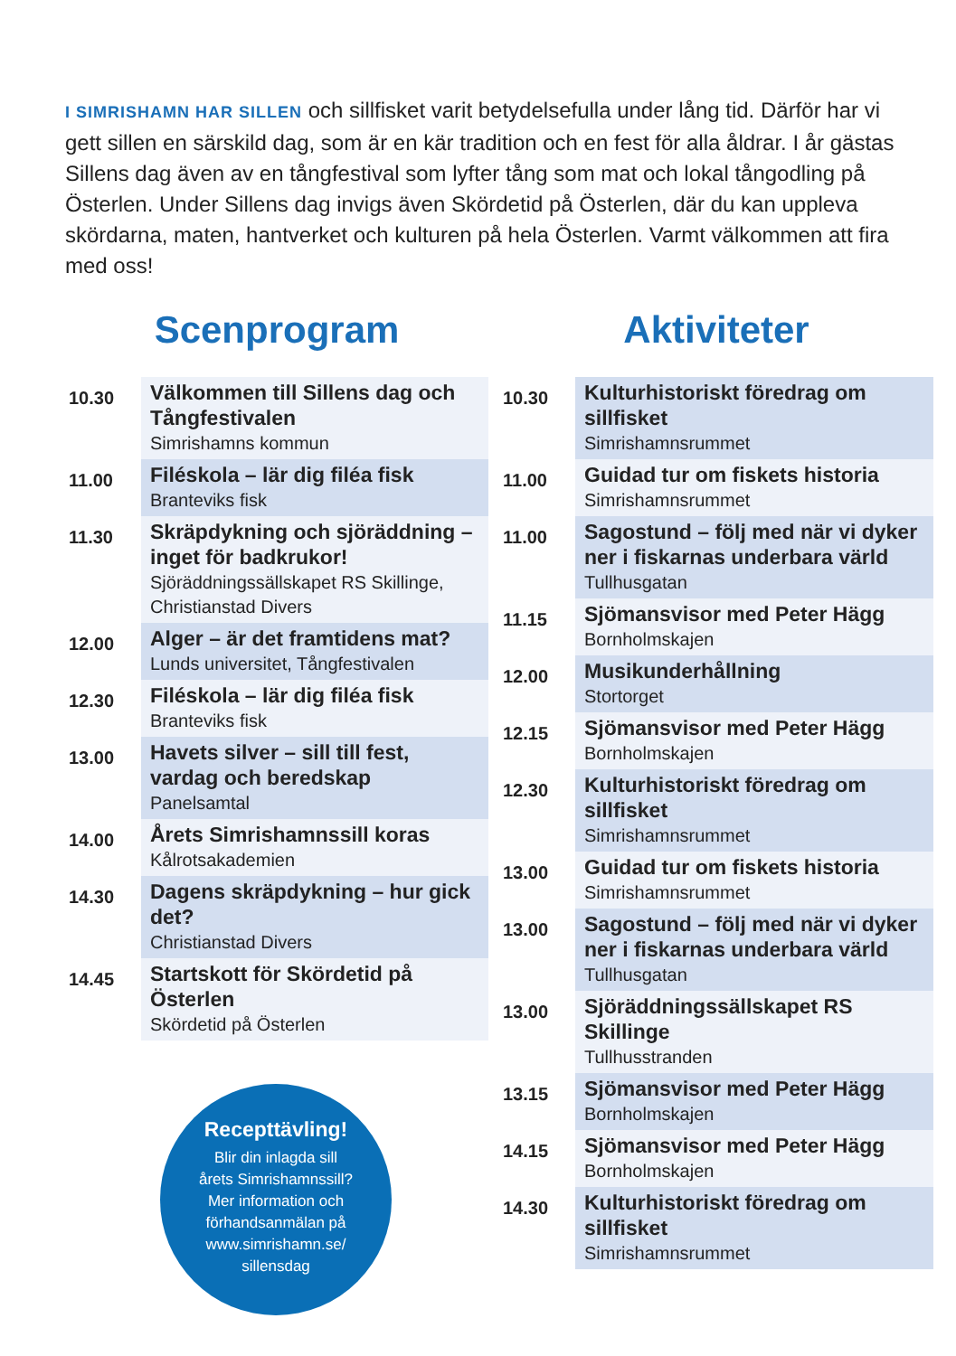I SIMRISHAMN HAR SILLEN och sillfisket varit betydelsefulla under lång tid. Därför har vi gett sillen en särskild dag, som är en kär tradition och en fest för alla åldrar. I år gästas Sillens dag även av en tångfestival som lyfter tång som mat och lokal tångodling på Österlen. Under Sillens dag invigs även Skördetid på Österlen, där du kan uppleva skördarna, maten, hantverket och kulturen på hela Österlen. Varmt välkommen att fira med oss!
Scenprogram
| 10.30 | Välkommen till Sillens dag och Tångfestivalen Simrishamns kommun |
| 11.00 | Filéskola – lär dig filéa fisk Branteviks fisk |
| 11.30 | Skräpdykning och sjöräddning – inget för badkrukor! Sjöräddningssällskapet RS Skillinge, Christianstad Divers |
| 12.00 | Alger – är det framtidens mat? Lunds universitet, Tångfestivalen |
| 12.30 | Filéskola – lär dig filéa fisk Branteviks fisk |
| 13.00 | Havets silver – sill till fest, vardag och beredskap Panelsamtal |
| 14.00 | Årets Simrishamnssill koras Kålrotsakademien |
| 14.30 | Dagens skräpdykning – hur gick det? Christianstad Divers |
| 14.45 | Startskott för Skördetid på Österlen Skördetid på Österlen |
Recepttävling!
Blir din inlagda sill
årets Simrishamnssill?
Mer information och
förhandsanmälan på
www.simrishamn.se/
sillensdag
Aktiviteter
| 10.30 | Kulturhistoriskt föredrag om sillfisket Simrishamnsrummet |
| 11.00 | Guidad tur om fiskets historia Simrishamnsrummet |
| 11.00 | Sagostund – följ med när vi dyker ner i fiskarnas underbara värld Tullhusgatan |
| 11.15 | Sjömansvisor med Peter Hägg Bornholmskajen |
| 12.00 | Musikunderhållning Stortorget |
| 12.15 | Sjömansvisor med Peter Hägg Bornholmskajen |
| 12.30 | Kulturhistoriskt föredrag om sillfisket Simrishamnsrummet |
| 13.00 | Guidad tur om fiskets historia Simrishamnsrummet |
| 13.00 | Sagostund – följ med när vi dyker ner i fiskarnas underbara värld Tullhusgatan |
| 13.00 | Sjöräddningssällskapet RS Skillinge Tullhusstranden |
| 13.15 | Sjömansvisor med Peter Hägg Bornholmskajen |
| 14.15 | Sjömansvisor med Peter Hägg Bornholmskajen |
| 14.30 | Kulturhistoriskt föredrag om sillfisket Simrishamnsrummet |